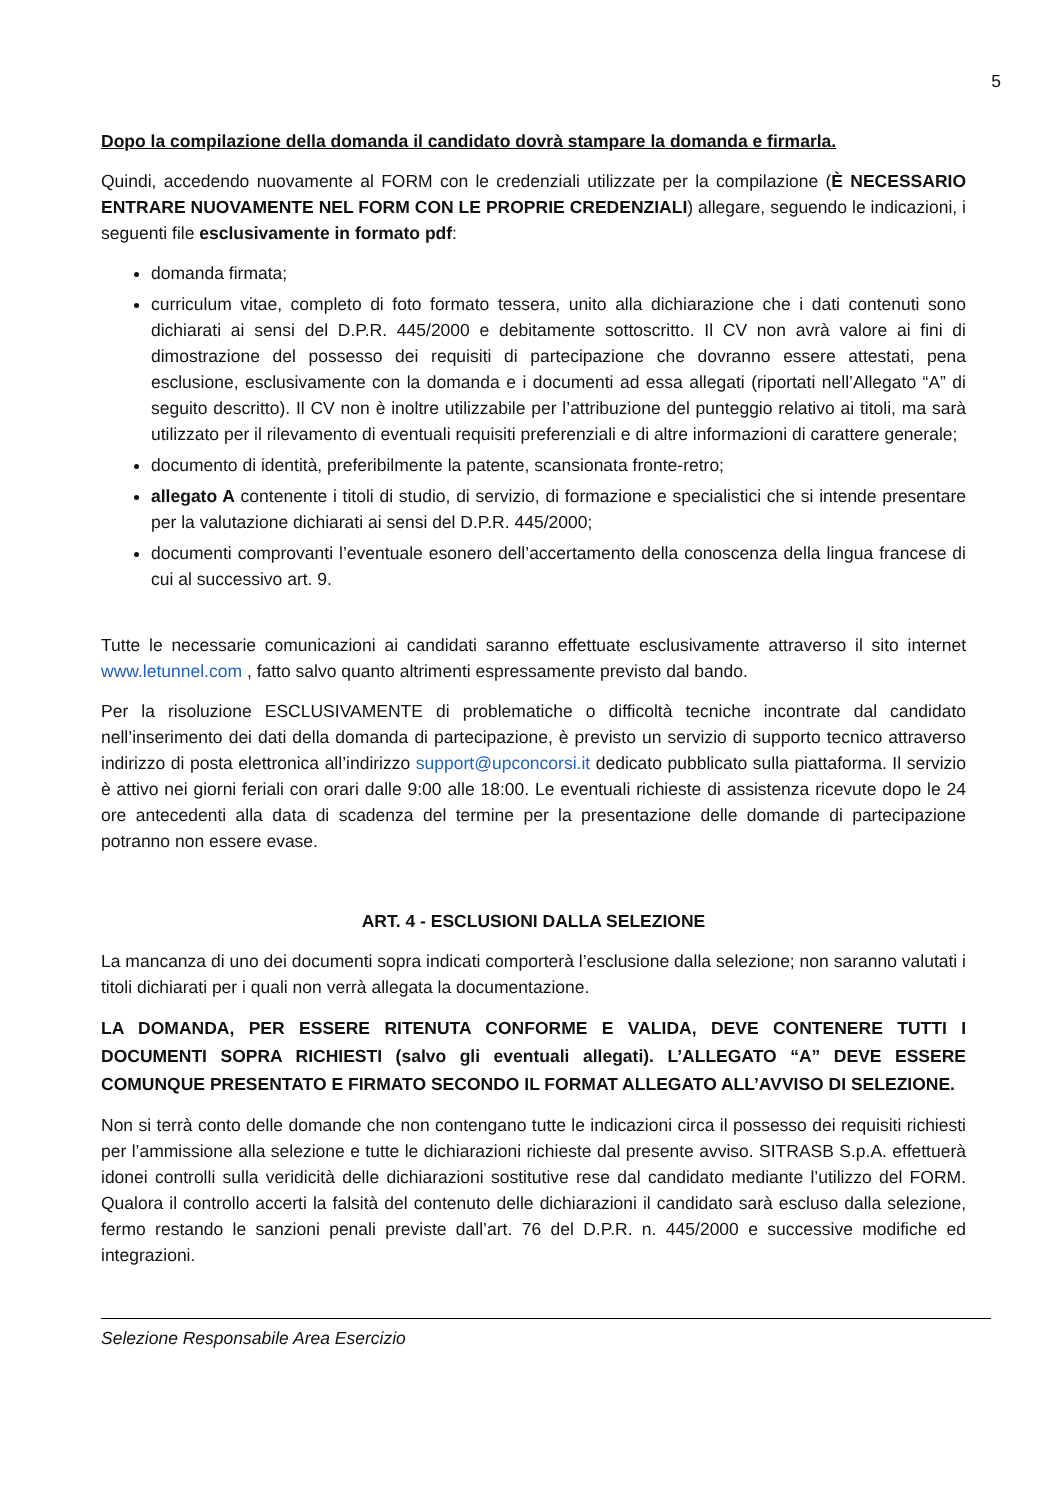5
Dopo la compilazione della domanda il candidato dovrà stampare la domanda e firmarla.
Quindi, accedendo nuovamente al FORM con le credenziali utilizzate per la compilazione (È NECESSARIO ENTRARE NUOVAMENTE NEL FORM CON LE PROPRIE CREDENZIALI) allegare, seguendo le indicazioni, i seguenti file esclusivamente in formato pdf:
domanda firmata;
curriculum vitae, completo di foto formato tessera, unito alla dichiarazione che i dati contenuti sono dichiarati ai sensi del D.P.R. 445/2000 e debitamente sottoscritto. Il CV non avrà valore ai fini di dimostrazione del possesso dei requisiti di partecipazione che dovranno essere attestati, pena esclusione, esclusivamente con la domanda e i documenti ad essa allegati (riportati nell’Allegato “A” di seguito descritto). Il CV non è inoltre utilizzabile per l’attribuzione del punteggio relativo ai titoli, ma sarà utilizzato per il rilevamento di eventuali requisiti preferenziali e di altre informazioni di carattere generale;
documento di identità, preferibilmente la patente, scansionata fronte-retro;
allegato A contenente i titoli di studio, di servizio, di formazione e specialistici che si intende presentare per la valutazione dichiarati ai sensi del D.P.R. 445/2000;
documenti comprovanti l’eventuale esonero dell’accertamento della conoscenza della lingua francese di cui al successivo art. 9.
Tutte le necessarie comunicazioni ai candidati saranno effettuate esclusivamente attraverso il sito internet www.letunnel.com , fatto salvo quanto altrimenti espressamente previsto dal bando.
Per la risoluzione ESCLUSIVAMENTE di problematiche o difficoltà tecniche incontrate dal candidato nell’inserimento dei dati della domanda di partecipazione, è previsto un servizio di supporto tecnico attraverso indirizzo di posta elettronica all’indirizzo support@upconcorsi.it dedicato pubblicato sulla piattaforma. Il servizio è attivo nei giorni feriali con orari dalle 9:00 alle 18:00. Le eventuali richieste di assistenza ricevute dopo le 24 ore antecedenti alla data di scadenza del termine per la presentazione delle domande di partecipazione potranno non essere evase.
ART. 4 - ESCLUSIONI DALLA SELEZIONE
La mancanza di uno dei documenti sopra indicati comporterà l’esclusione dalla selezione; non saranno valutati i titoli dichiarati per i quali non verrà allegata la documentazione.
LA DOMANDA, PER ESSERE RITENUTA CONFORME E VALIDA, DEVE CONTENERE TUTTI I DOCUMENTI SOPRA RICHIESTI (salvo gli eventuali allegati). L’ALLEGATO “A” DEVE ESSERE COMUNQUE PRESENTATO E FIRMATO SECONDO IL FORMAT ALLEGATO ALL’AVVISO DI SELEZIONE.
Non si terrà conto delle domande che non contengano tutte le indicazioni circa il possesso dei requisiti richiesti per l’ammissione alla selezione e tutte le dichiarazioni richieste dal presente avviso. SITRASB S.p.A. effettuerà idonei controlli sulla veridicità delle dichiarazioni sostitutive rese dal candidato mediante l’utilizzo del FORM. Qualora il controllo accerti la falsità del contenuto delle dichiarazioni il candidato sarà escluso dalla selezione, fermo restando le sanzioni penali previste dall’art. 76 del D.P.R. n. 445/2000 e successive modifiche ed integrazioni.
Selezione Responsabile Area Esercizio